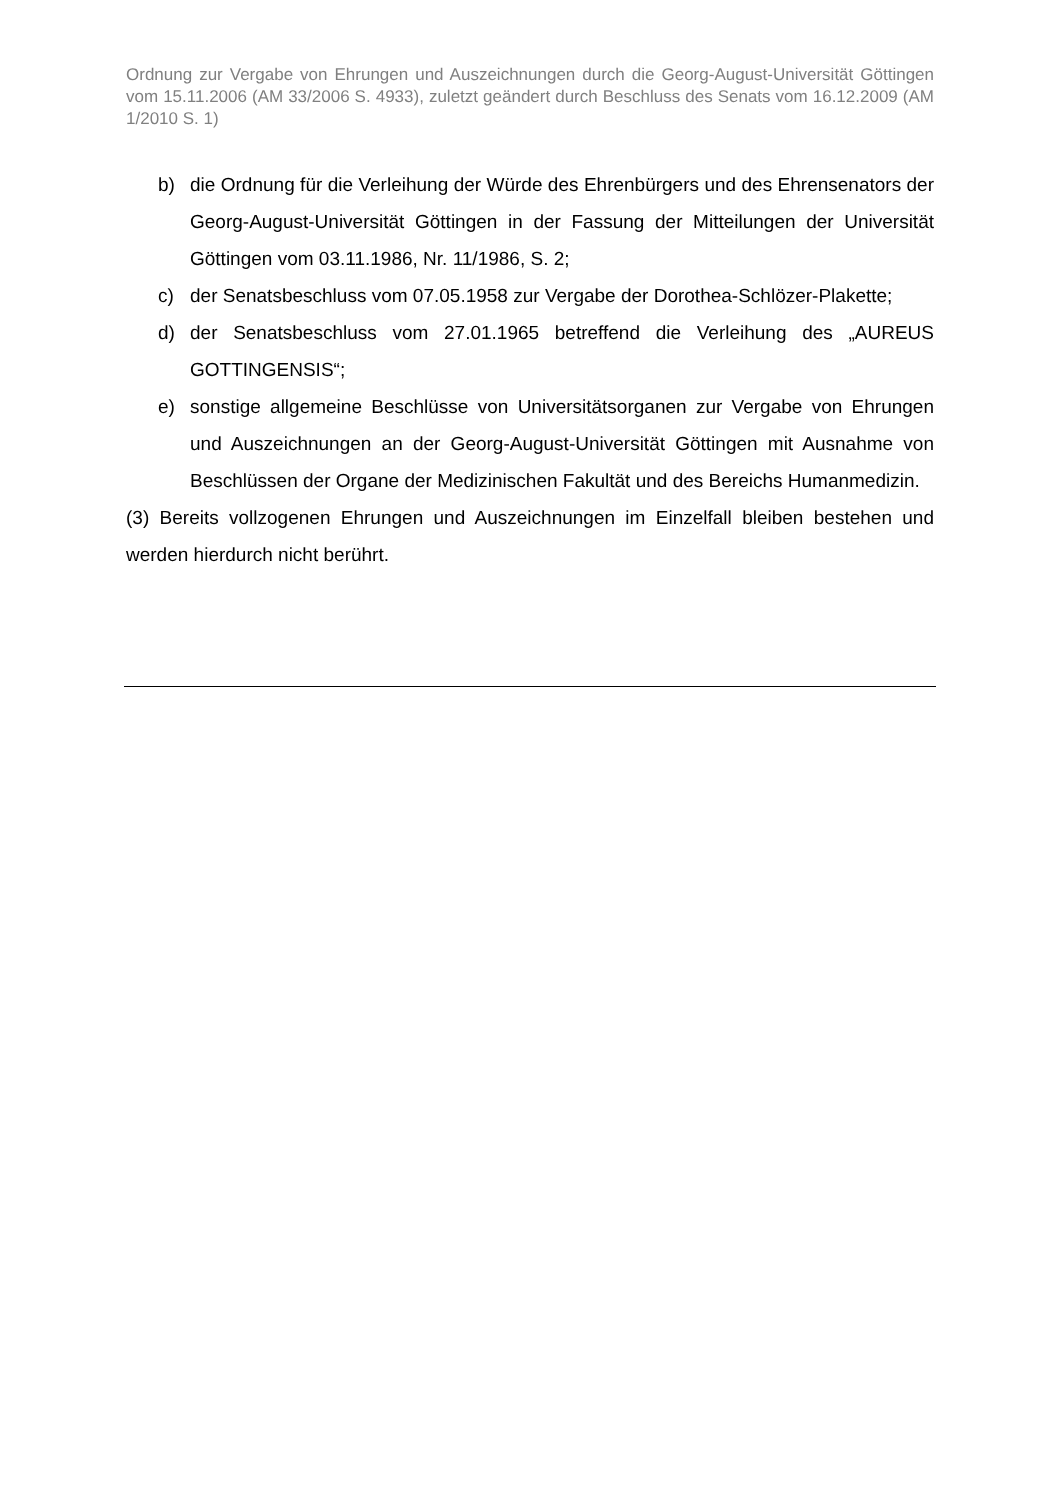Ordnung zur Vergabe von Ehrungen und Auszeichnungen durch die Georg-August-Universität Göttingen vom 15.11.2006 (AM 33/2006 S. 4933), zuletzt geändert durch Beschluss des Senats vom 16.12.2009 (AM 1/2010 S. 1)
b) die Ordnung für die Verleihung der Würde des Ehrenbürgers und des Ehrensenators der Georg-August-Universität Göttingen in der Fassung der Mitteilungen der Universität Göttingen vom 03.11.1986, Nr. 11/1986, S. 2;
c) der Senatsbeschluss vom 07.05.1958 zur Vergabe der Dorothea-Schlözer-Plakette;
d) der Senatsbeschluss vom 27.01.1965 betreffend die Verleihung des „AUREUS GOTTINGENSIS“;
e) sonstige allgemeine Beschlüsse von Universitätsorganen zur Vergabe von Ehrungen und Auszeichnungen an der Georg-August-Universität Göttingen mit Ausnahme von Beschlüssen der Organe der Medizinischen Fakultät und des Bereichs Humanmedizin.
(3) Bereits vollzogenen Ehrungen und Auszeichnungen im Einzelfall bleiben bestehen und werden hierdurch nicht berührt.